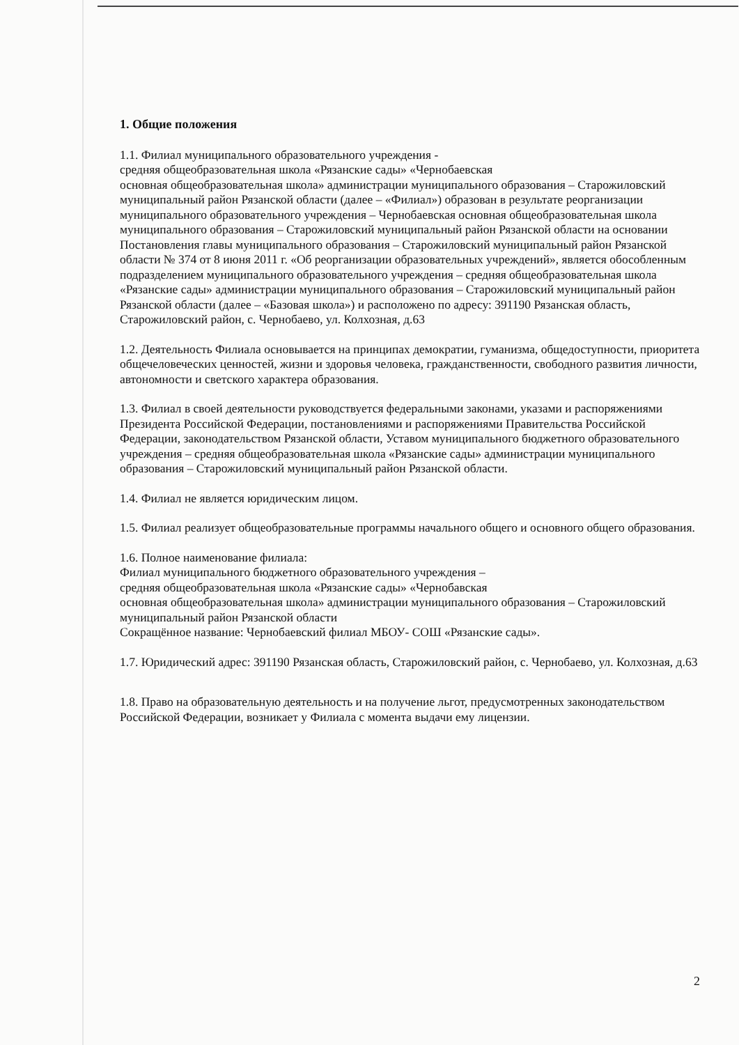1. Общие положения
1.1. Филиал муниципального образовательного учреждения -
средняя общеобразовательная школа «Рязанские сады» «Чернобаевская
основная общеобразовательная школа» администрации муниципального образования – Старожиловский муниципальный район Рязанской области (далее – «Филиал») образован в результате реорганизации муниципального образовательного учреждения – Чернобаевская основная общеобразовательная школа муниципального образования – Старожиловский муниципальный район Рязанской области на основании Постановления главы муниципального образования – Старожиловский муниципальный район Рязанской области № 374 от 8 июня 2011 г. «Об реорганизации образовательных учреждений», является обособленным подразделением муниципального образовательного учреждения – средняя общеобразовательная школа «Рязанские сады» администрации муниципального образования – Старожиловский муниципальный район Рязанской области (далее – «Базовая школа») и расположено по адресу: 391190 Рязанская область, Старожиловский район, с. Чернобаево, ул. Колхозная, д.63
1.2. Деятельность Филиала основывается на принципах демократии, гуманизма, общедоступности, приоритета общечеловеческих ценностей, жизни и здоровья человека, гражданственности, свободного развития личности, автономности и светского характера образования.
1.3. Филиал в своей деятельности руководствуется федеральными законами, указами и распоряжениями Президента Российской Федерации, постановлениями и распоряжениями Правительства Российской Федерации, законодательством Рязанской области, Уставом муниципального бюджетного образовательного учреждения – средняя общеобразовательная школа «Рязанские сады» администрации муниципального образования – Старожиловский муниципальный район Рязанской области.
1.4. Филиал не является юридическим лицом.
1.5. Филиал реализует общеобразовательные программы начального общего и основного общего образования.
1.6. Полное наименование филиала:
Филиал муниципального бюджетного образовательного учреждения –
средняя общеобразовательная школа «Рязанские сады» «Чернобавская
основная общеобразовательная школа» администрации муниципального образования – Старожиловский муниципальный район Рязанской области
Сокращённое название: Чернобаевский филиал МБОУ- СОШ «Рязанские сады».
1.7. Юридический адрес: 391190 Рязанская область, Старожиловский район, с. Чернобаево, ул. Колхозная, д.63
1.8. Право на образовательную деятельность и на получение льгот, предусмотренных законодательством Российской Федерации, возникает у Филиала с момента выдачи ему лицензии.
2